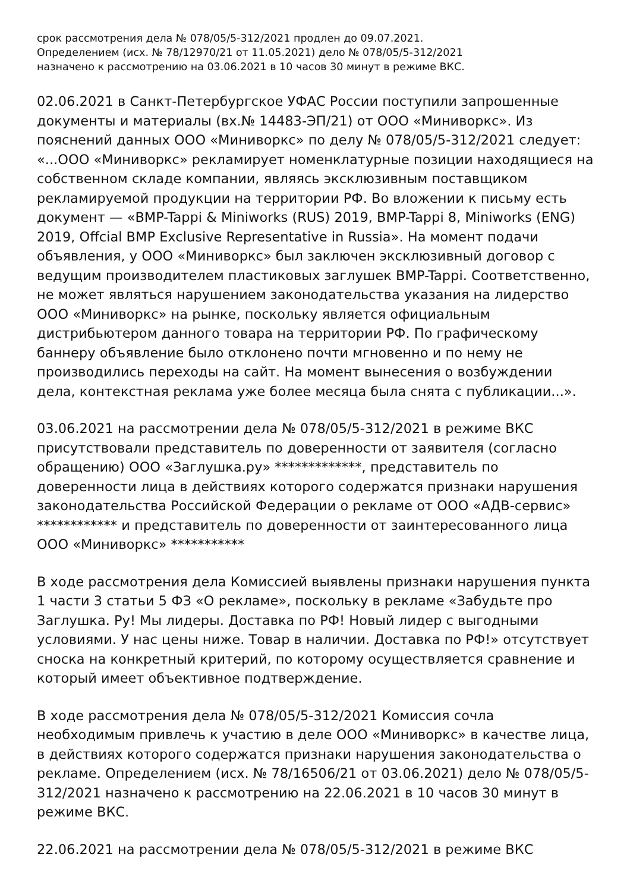срок рассмотрения дела № 078/05/5-312/2021 продлен до 09.07.2021.
Определением (исх. № 78/12970/21 от 11.05.2021) дело № 078/05/5-312/2021
назначено к рассмотрению на 03.06.2021 в 10 часов 30 минут в режиме ВКС.
02.06.2021 в Санкт-Петербургское УФАС России поступили запрошенные документы и материалы (вх.№ 14483-ЭП/21) от ООО «Миниворкс». Из пояснений данных ООО «Миниворкс» по делу № 078/05/5-312/2021 следует: «...ООО «Миниворкс» рекламирует номенклатурные позиции находящиеся на собственном складе компании, являясь эксклюзивным поставщиком рекламируемой продукции на территории РФ. Во вложении к письму есть документ — «BMP-Tappi & Miniworks (RUS) 2019, BMP-Tappi 8, Miniworks (ENG) 2019, Offcial BMP Exclusive Representative in Russia». На момент подачи объявления, у ООО «Миниворкс» был заключен эксклюзивный договор с ведущим производителем пластиковых заглушек BMP-Tappi. Соответственно, не может являться нарушением законодательства указания на лидерство ООО «Миниворкс» на рынке, поскольку является официальным дистрибьютером данного товара на территории РФ. По графическому баннеру объявление было отклонено почти мгновенно и по нему не производились переходы на сайт. На момент вынесения о возбуждении дела, контекстная реклама уже более месяца была снята с публикации...».
03.06.2021 на рассмотрении дела № 078/05/5-312/2021 в режиме ВКС присутствовали представитель по доверенности от заявителя (согласно обращению) ООО «Заглушка.ру» *************, представитель по доверенности лица в действиях которого содержатся признаки нарушения законодательства Российской Федерации о рекламе от ООО «АДВ-сервис» ************ и представитель по доверенности от заинтересованного лица ООО «Миниворкс» ***********
В ходе рассмотрения дела Комиссией выявлены признаки нарушения пункта 1 части 3 статьи 5 ФЗ «О рекламе», поскольку в рекламе «Забудьте про Заглушка. Ру! Мы лидеры. Доставка по РФ! Новый лидер с выгодными условиями. У нас цены ниже. Товар в наличии. Доставка по РФ!» отсутствует сноска на конкретный критерий, по которому осуществляется сравнение и который имеет объективное подтверждение.
В ходе рассмотрения дела № 078/05/5-312/2021 Комиссия сочла необходимым привлечь к участию в деле ООО «Миниворкс» в качестве лица, в действиях которого содержатся признаки нарушения законодательства о рекламе. Определением (исх. № 78/16506/21 от 03.06.2021) дело № 078/05/5-312/2021 назначено к рассмотрению на 22.06.2021 в 10 часов 30 минут в режиме ВКС.
22.06.2021 на рассмотрении дела № 078/05/5-312/2021 в режиме ВКС